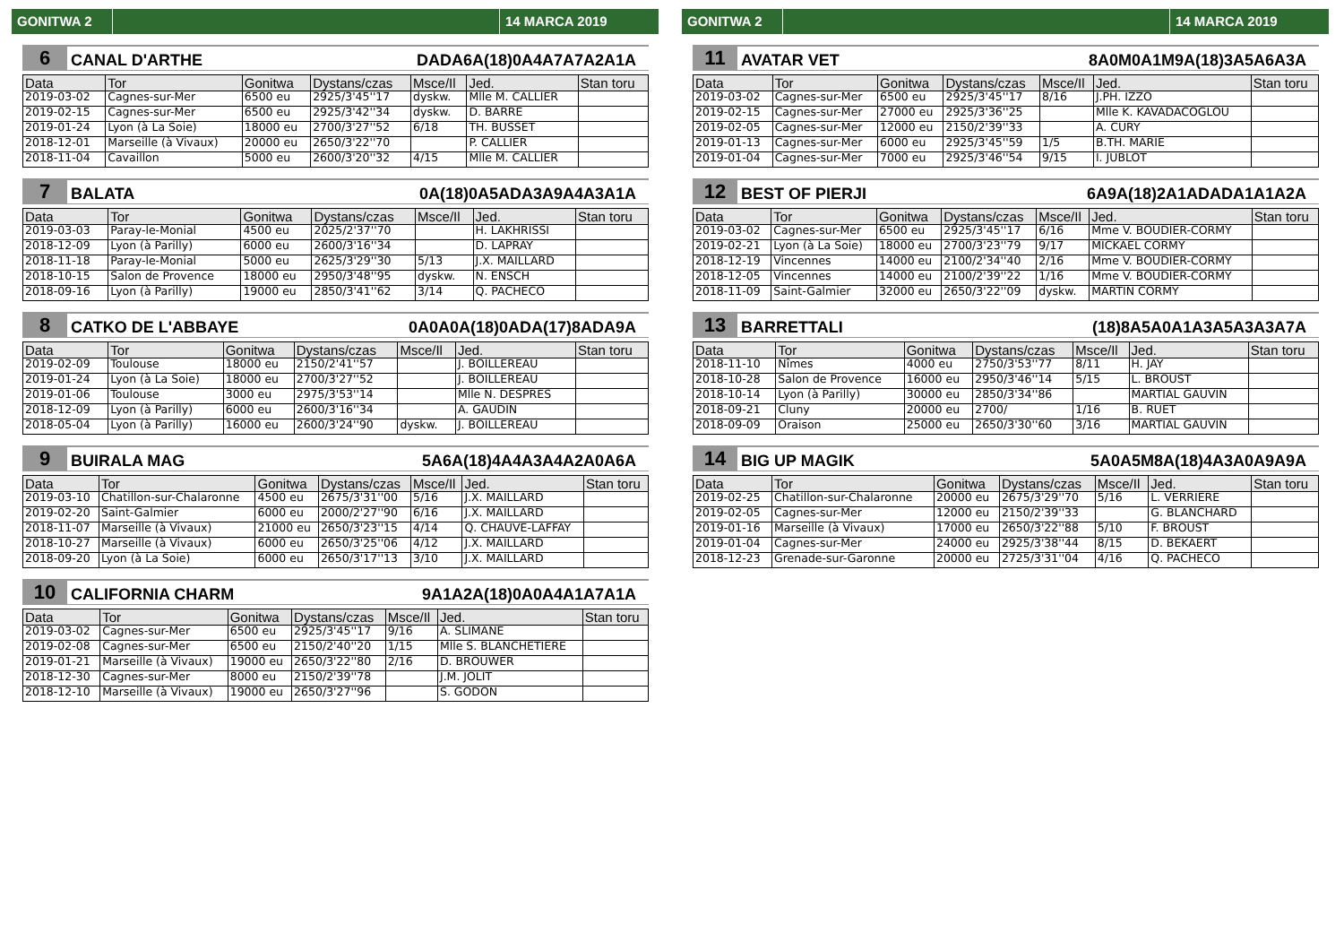GONITWA 2 14 MARCA 2019
6 CANAL D'ARTHE DADA6A(18)0A4A7A7A2A1A
| Data | Tor | Gonitwa | Dystans/czas | Msce/Il | Jed. | Stan toru |
| --- | --- | --- | --- | --- | --- | --- |
| 2019-03-02 | Cagnes-sur-Mer | 6500 eu | 2925/3'45''17 | dyskw. | Mlle M. CALLIER | |
| 2019-02-15 | Cagnes-sur-Mer | 6500 eu | 2925/3'42''34 | dyskw. | D. BARRE | |
| 2019-01-24 | Lyon (à La Soie) | 18000 eu | 2700/3'27''52 | 6/18 | TH. BUSSET | |
| 2018-12-01 | Marseille (à Vivaux) | 20000 eu | 2650/3'22''70 | | P. CALLIER | |
| 2018-11-04 | Cavaillon | 5000 eu | 2600/3'20''32 | 4/15 | Mlle M. CALLIER | |
7 BALATA 0A(18)0A5ADA3A9A4A3A1A
| Data | Tor | Gonitwa | Dystans/czas | Msce/Il | Jed. | Stan toru |
| --- | --- | --- | --- | --- | --- | --- |
| 2019-03-03 | Paray-le-Monial | 4500 eu | 2025/2'37''70 | | H. LAKHRISSI | |
| 2018-12-09 | Lyon (à Parilly) | 6000 eu | 2600/3'16''34 | | D. LAPRAY | |
| 2018-11-18 | Paray-le-Monial | 5000 eu | 2625/3'29''30 | 5/13 | J.X. MAILLARD | |
| 2018-10-15 | Salon de Provence | 18000 eu | 2950/3'48''95 | dyskw. | N. ENSCH | |
| 2018-09-16 | Lyon (à Parilly) | 19000 eu | 2850/3'41''62 | 3/14 | Q. PACHECO | |
8 CATKO DE L'ABBAYE 0A0A0A(18)0ADA(17)8ADA9A
| Data | Tor | Gonitwa | Dystans/czas | Msce/Il | Jed. | Stan toru |
| --- | --- | --- | --- | --- | --- | --- |
| 2019-02-09 | Toulouse | 18000 eu | 2150/2'41''57 | | J. BOILLEREAU | |
| 2019-01-24 | Lyon (à La Soie) | 18000 eu | 2700/3'27''52 | | J. BOILLEREAU | |
| 2019-01-06 | Toulouse | 3000 eu | 2975/3'53''14 | | Mlle N. DESPRES | |
| 2018-12-09 | Lyon (à Parilly) | 6000 eu | 2600/3'16''34 | | A. GAUDIN | |
| 2018-05-04 | Lyon (à Parilly) | 16000 eu | 2600/3'24''90 | dyskw. | J. BOILLEREAU | |
9 BUIRALA MAG 5A6A(18)4A4A3A4A2A0A6A
| Data | Tor | Gonitwa | Dystans/czas | Msce/Il | Jed. | Stan toru |
| --- | --- | --- | --- | --- | --- | --- |
| 2019-03-10 | Chatillon-sur-Chalaronne | 4500 eu | 2675/3'31''00 | 5/16 | J.X. MAILLARD | |
| 2019-02-20 | Saint-Galmier | 6000 eu | 2000/2'27''90 | 6/16 | J.X. MAILLARD | |
| 2018-11-07 | Marseille (à Vivaux) | 21000 eu | 2650/3'23''15 | 4/14 | Q. CHAUVE-LAFFAY | |
| 2018-10-27 | Marseille (à Vivaux) | 6000 eu | 2650/3'25''06 | 4/12 | J.X. MAILLARD | |
| 2018-09-20 | Lyon (à La Soie) | 6000 eu | 2650/3'17''13 | 3/10 | J.X. MAILLARD | |
10 CALIFORNIA CHARM 9A1A2A(18)0A0A4A1A7A1A
| Data | Tor | Gonitwa | Dystans/czas | Msce/Il | Jed. | Stan toru |
| --- | --- | --- | --- | --- | --- | --- |
| 2019-03-02 | Cagnes-sur-Mer | 6500 eu | 2925/3'45''17 | 9/16 | A. SLIMANE | |
| 2019-02-08 | Cagnes-sur-Mer | 6500 eu | 2150/2'40''20 | 1/15 | Mlle S. BLANCHETIERE | |
| 2019-01-21 | Marseille (à Vivaux) | 19000 eu | 2650/3'22''80 | 2/16 | D. BROUWER | |
| 2018-12-30 | Cagnes-sur-Mer | 8000 eu | 2150/2'39''78 | | J.M. JOLIT | |
| 2018-12-10 | Marseille (à Vivaux) | 19000 eu | 2650/3'27''96 | | S. GODON | |
GONITWA 2 14 MARCA 2019
11 AVATAR VET 8A0M0A1M9A(18)3A5A6A3A
| Data | Tor | Gonitwa | Dystans/czas | Msce/Il | Jed. | Stan toru |
| --- | --- | --- | --- | --- | --- | --- |
| 2019-03-02 | Cagnes-sur-Mer | 6500 eu | 2925/3'45''17 | 8/16 | J.PH. IZZO | |
| 2019-02-15 | Cagnes-sur-Mer | 27000 eu | 2925/3'36''25 | | Mlle K. KAVADACOGLOU | |
| 2019-02-05 | Cagnes-sur-Mer | 12000 eu | 2150/2'39''33 | | A. CURY | |
| 2019-01-13 | Cagnes-sur-Mer | 6000 eu | 2925/3'45''59 | 1/5 | B.TH. MARIE | |
| 2019-01-04 | Cagnes-sur-Mer | 7000 eu | 2925/3'46''54 | 9/15 | I. JUBLOT | |
12 BEST OF PIERJI 6A9A(18)2A1ADADA1A1A2A
| Data | Tor | Gonitwa | Dystans/czas | Msce/Il | Jed. | Stan toru |
| --- | --- | --- | --- | --- | --- | --- |
| 2019-03-02 | Cagnes-sur-Mer | 6500 eu | 2925/3'45''17 | 6/16 | Mme V. BOUDIER-CORMY | |
| 2019-02-21 | Lyon (à La Soie) | 18000 eu | 2700/3'23''79 | 9/17 | MICKAEL CORMY | |
| 2018-12-19 | Vincennes | 14000 eu | 2100/2'34''40 | 2/16 | Mme V. BOUDIER-CORMY | |
| 2018-12-05 | Vincennes | 14000 eu | 2100/2'39''22 | 1/16 | Mme V. BOUDIER-CORMY | |
| 2018-11-09 | Saint-Galmier | 32000 eu | 2650/3'22''09 | dyskw. | MARTIN CORMY | |
13 BARRETTALI (18)8A5A0A1A3A5A3A3A7A
| Data | Tor | Gonitwa | Dystans/czas | Msce/Il | Jed. | Stan toru |
| --- | --- | --- | --- | --- | --- | --- |
| 2018-11-10 | Nîmes | 4000 eu | 2750/3'53''77 | 8/11 | H. JAY | |
| 2018-10-28 | Salon de Provence | 16000 eu | 2950/3'46''14 | 5/15 | L. BROUST | |
| 2018-10-14 | Lyon (à Parilly) | 30000 eu | 2850/3'34''86 | | MARTIAL GAUVIN | |
| 2018-09-21 | Cluny | 20000 eu | 2700/ | 1/16 | B. RUET | |
| 2018-09-09 | Oraison | 25000 eu | 2650/3'30''60 | 3/16 | MARTIAL GAUVIN | |
14 BIG UP MAGIK 5A0A5M8A(18)4A3A0A9A9A
| Data | Tor | Gonitwa | Dystans/czas | Msce/Il | Jed. | Stan toru |
| --- | --- | --- | --- | --- | --- | --- |
| 2019-02-25 | Chatillon-sur-Chalaronne | 20000 eu | 2675/3'29''70 | 5/16 | L. VERRIERE | |
| 2019-02-05 | Cagnes-sur-Mer | 12000 eu | 2150/2'39''33 | | G. BLANCHARD | |
| 2019-01-16 | Marseille (à Vivaux) | 17000 eu | 2650/3'22''88 | 5/10 | F. BROUST | |
| 2019-01-04 | Cagnes-sur-Mer | 24000 eu | 2925/3'38''44 | 8/15 | D. BEKAERT | |
| 2018-12-23 | Grenade-sur-Garonne | 20000 eu | 2725/3'31''04 | 4/16 | Q. PACHECO | |